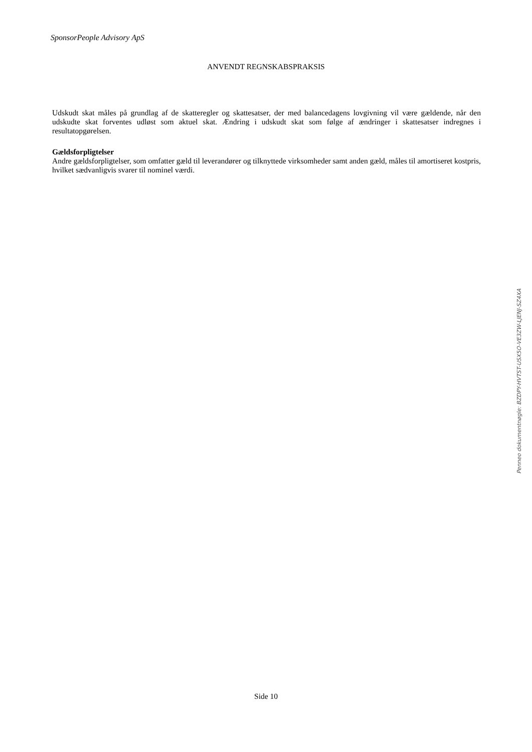SponsorPeople Advisory ApS
ANVENDT REGNSKABSPRAKSIS
Udskudt skat måles på grundlag af de skatteregler og skattesatser, der med balancedagens lovgivning vil være gældende, når den udskudte skat forventes udløst som aktuel skat. Ændring i udskudt skat som følge af ændringer i skattesatser indregnes i resultatopgørelsen.
Gældsforpligtelser
Andre gældsforpligtelser, som omfatter gæld til leverandører og tilknyttede virksomheder samt anden gæld, måles til amortiseret kostpris, hvilket sædvanligvis svarer til nominel værdi.
Penneo dokumentnøgle: BZDPY-HVTST-USX5O-VE3ZW-LJENJ-SZ4XA
Side 10